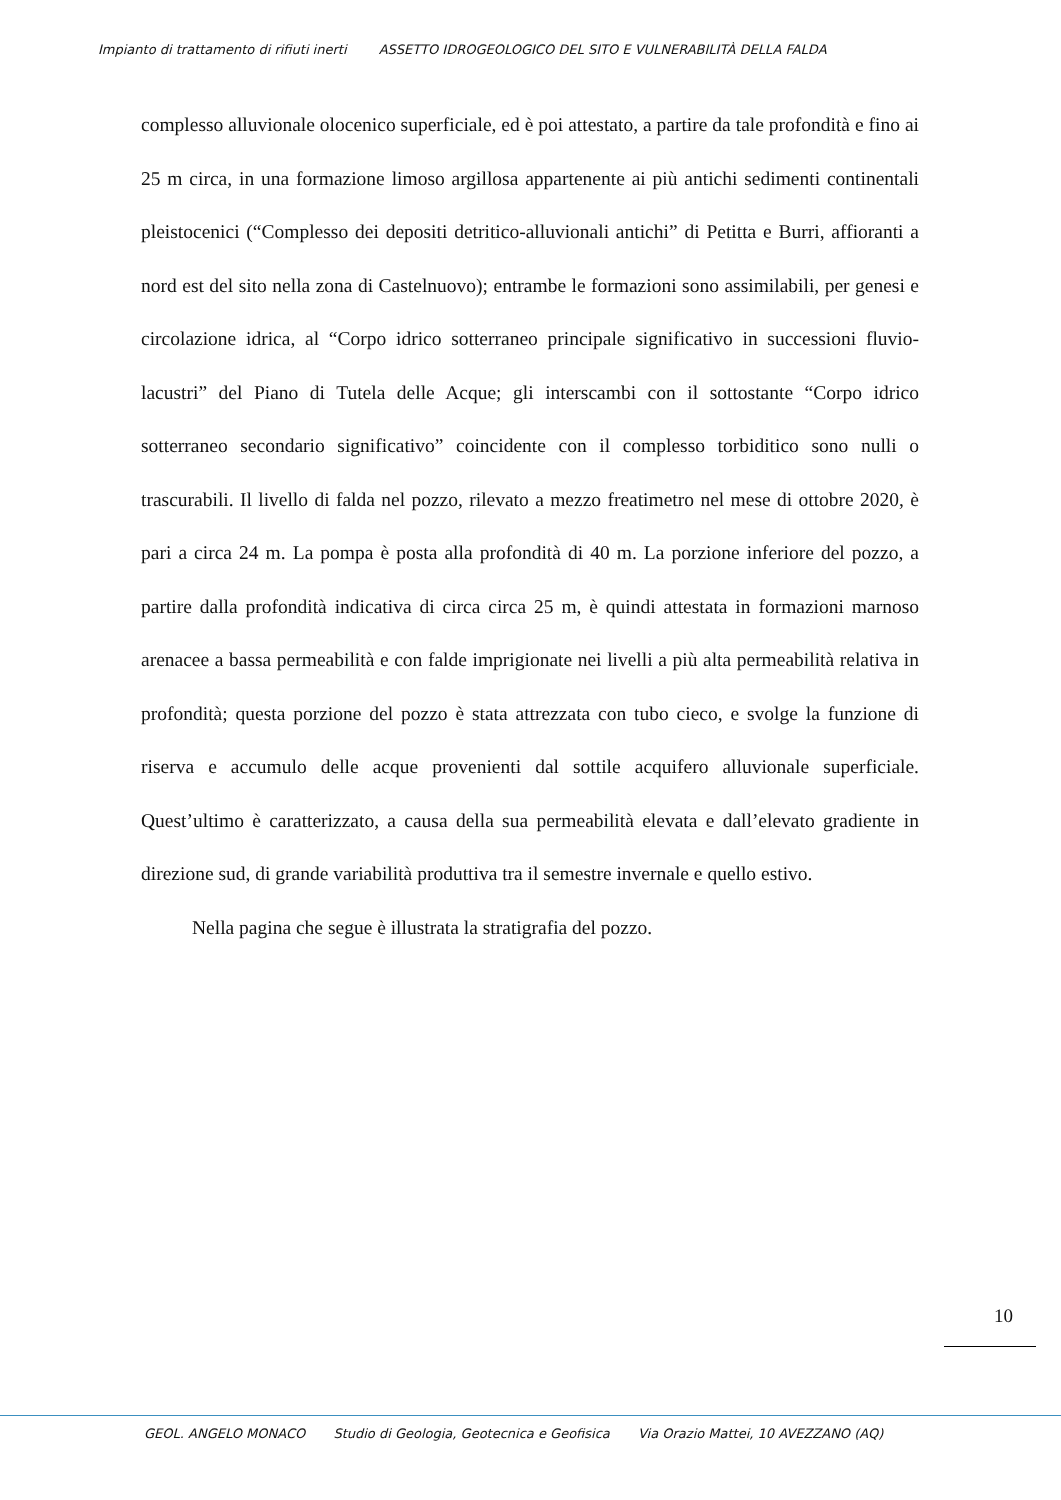Impianto di trattamento di rifiuti inerti ASSETTO IDROGEOLOGICO DEL SITO E VULNERABILITÀ DELLA FALDA
complesso alluvionale olocenico superficiale, ed è poi attestato, a partire da tale profondità e fino ai 25 m circa, in una formazione limoso argillosa appartenente ai più antichi sedimenti continentali pleistocenici (“Complesso dei depositi detritico-alluvionali antichi” di Petitta e Burri, affioranti a nord est del sito nella zona di Castelnuovo); entrambe le formazioni sono assimilabili, per genesi e circolazione idrica, al “Corpo idrico sotterraneo principale significativo in successioni fluvio-lacustri” del Piano di Tutela delle Acque; gli interscambi con il sottostante “Corpo idrico sotterraneo secondario significativo” coincidente con il complesso torbiditico sono nulli o trascurabili. Il livello di falda nel pozzo, rilevato a mezzo freatimetro nel mese di ottobre 2020, è pari a circa 24 m. La pompa è posta alla profondità di 40 m. La porzione inferiore del pozzo, a partire dalla profondità indicativa di circa circa 25 m, è quindi attestata in formazioni marnoso arenacee a bassa permeabilità e con falde imprigionate nei livelli a più alta permeabilità relativa in profondità; questa porzione del pozzo è stata attrezzata con tubo cieco, e svolge la funzione di riserva e accumulo delle acque provenienti dal sottile acquifero alluvionale superficiale. Quest’ultimo è caratterizzato, a causa della sua permeabilità elevata e dall’elevato gradiente in direzione sud, di grande variabilità produttiva tra il semestre invernale e quello estivo.
Nella pagina che segue è illustrata la stratigrafia del pozzo.
10
GEOL. ANGELO MONACO Studio di Geologia, Geotecnica e Geofisica Via Orazio Mattei, 10 AVEZZANO (AQ)